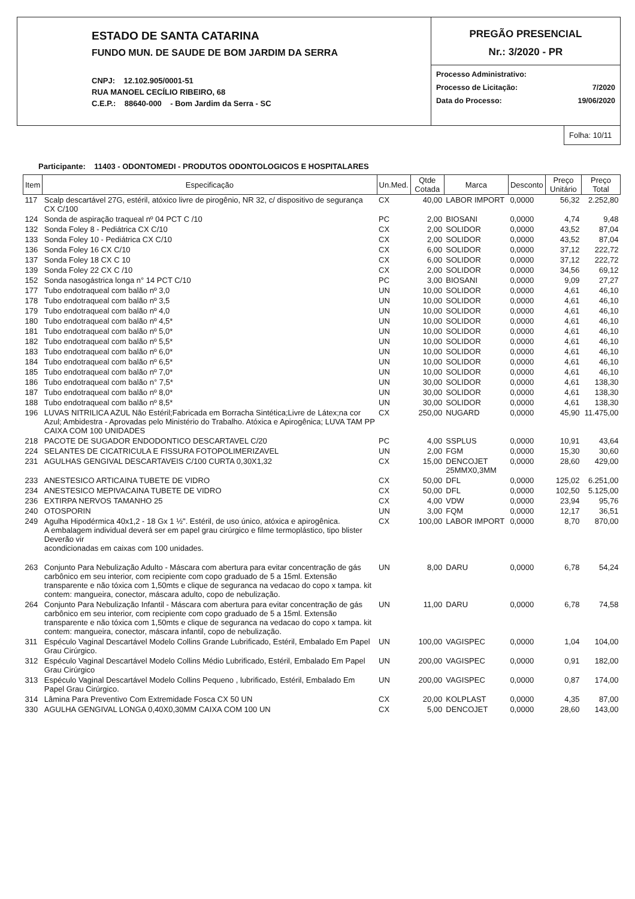ESTADO DE SANTA CATARINA
FUNDO MUN. DE SAUDE DE BOM JARDIM DA SERRA
CNPJ: 12.102.905/0001-51
RUA MANOEL CECÍLIO RIBEIRO, 68
C.E.P.: 88640-000 - Bom Jardim da Serra - SC
PREGÃO PRESENCIAL
Nr.: 3/2020 - PR
Processo Administrativo:
Processo de Licitação: 7/2020
Data do Processo: 19/06/2020
Folha: 10/11
Participante: 11403 - ODONTOMEDI - PRODUTOS ODONTOLOGICOS E HOSPITALARES
| Item | Especificação | Un.Med. | Qtde Cotada | Marca | Desconto | Preço Unitário | Preço Total |
| --- | --- | --- | --- | --- | --- | --- | --- |
| 117 | Scalp descartável 27G, estéril, atóxico livre de pirogênio, NR 32, c/ dispositivo de segurança CX C/100 | CX | 40,00 | LABOR IMPORT | 0,0000 | 56,32 | 2.252,80 |
| 124 | Sonda de aspiração traqueal nº 04 PCT C /10 | PC | 2,00 | BIOSANI | 0,0000 | 4,74 | 9,48 |
| 132 | Sonda Foley 8 - Pediátrica CX C/10 | CX | 2,00 | SOLIDOR | 0,0000 | 43,52 | 87,04 |
| 133 | Sonda Foley 10 - Pediátrica CX C/10 | CX | 2,00 | SOLIDOR | 0,0000 | 43,52 | 87,04 |
| 136 | Sonda Foley 16 CX C/10 | CX | 6,00 | SOLIDOR | 0,0000 | 37,12 | 222,72 |
| 137 | Sonda Foley 18 CX C 10 | CX | 6,00 | SOLIDOR | 0,0000 | 37,12 | 222,72 |
| 139 | Sonda Foley 22 CX C /10 | CX | 2,00 | SOLIDOR | 0,0000 | 34,56 | 69,12 |
| 152 | Sonda nasogástrica longa n° 14 PCT C/10 | PC | 3,00 | BIOSANI | 0,0000 | 9,09 | 27,27 |
| 177 | Tubo endotraqueal com balão nº 3,0 | UN | 10,00 | SOLIDOR | 0,0000 | 4,61 | 46,10 |
| 178 | Tubo endotraqueal com balão nº 3,5 | UN | 10,00 | SOLIDOR | 0,0000 | 4,61 | 46,10 |
| 179 | Tubo endotraqueal com balão nº 4,0 | UN | 10,00 | SOLIDOR | 0,0000 | 4,61 | 46,10 |
| 180 | Tubo endotraqueal com balão nº 4,5* | UN | 10,00 | SOLIDOR | 0,0000 | 4,61 | 46,10 |
| 181 | Tubo endotraqueal com balão nº 5,0* | UN | 10,00 | SOLIDOR | 0,0000 | 4,61 | 46,10 |
| 182 | Tubo endotraqueal com balão nº 5,5* | UN | 10,00 | SOLIDOR | 0,0000 | 4,61 | 46,10 |
| 183 | Tubo endotraqueal com balão nº 6,0* | UN | 10,00 | SOLIDOR | 0,0000 | 4,61 | 46,10 |
| 184 | Tubo endotraqueal com balão nº 6,5* | UN | 10,00 | SOLIDOR | 0,0000 | 4,61 | 46,10 |
| 185 | Tubo endotraqueal com balão nº 7,0* | UN | 10,00 | SOLIDOR | 0,0000 | 4,61 | 46,10 |
| 186 | Tubo endotraqueal com balão n° 7,5* | UN | 30,00 | SOLIDOR | 0,0000 | 4,61 | 138,30 |
| 187 | Tubo endotraqueal com balão nº 8,0* | UN | 30,00 | SOLIDOR | 0,0000 | 4,61 | 138,30 |
| 188 | Tubo endotraqueal com balão nº 8,5* | UN | 30,00 | SOLIDOR | 0,0000 | 4,61 | 138,30 |
| 196 | LUVAS NITRILICA AZUL Não Estéril;Fabricada em Borracha Sintética;Livre de Látex;na cor Azul; Ambidestra - Aprovadas pelo Ministério do Trabalho. Atóxica e Apirogênica; LUVA TAM PP CAIXA COM 100 UNIDADES | CX | 250,00 | NUGARD | 0,0000 | 45,90 | 11.475,00 |
| 218 | PACOTE DE SUGADOR ENDODONTICO DESCARTAVEL C/20 | PC | 4,00 | SSPLUS | 0,0000 | 10,91 | 43,64 |
| 224 | SELANTES DE CICATRICULA E FISSURA FOTOPOLIMERIZAVEL | UN | 2,00 | FGM | 0,0000 | 15,30 | 30,60 |
| 231 | AGULHAS GENGIVAL DESCARTAVEIS C/100 CURTA 0,30X1,32 | CX | 15,00 | DENCOJET 25MMX0,3MM | 0,0000 | 28,60 | 429,00 |
| 233 | ANESTESICO ARTICAINA TUBETE DE VIDRO | CX | 50,00 | DFL | 0,0000 | 125,02 | 6.251,00 |
| 234 | ANESTESICO MEPIVACAINA TUBETE DE VIDRO | CX | 50,00 | DFL | 0,0000 | 102,50 | 5.125,00 |
| 236 | EXTIRPA NERVOS TAMANHO 25 | CX | 4,00 | VDW | 0,0000 | 23,94 | 95,76 |
| 240 | OTOSPORIN | UN | 3,00 | FQM | 0,0000 | 12,17 | 36,51 |
| 249 | Agulha Hipodérmica 40x1,2 - 18 Gx 1 ½". Estéril, de uso único, atóxica e apirogênica. A embalagem individual deverá ser em papel grau cirúrgico e filme termoplástico, tipo blister Deverão vir acondicionadas em caixas com 100 unidades. | CX | 100,00 | LABOR IMPORT | 0,0000 | 8,70 | 870,00 |
| 263 | Conjunto Para Nebulização Adulto - Máscara com abertura para evitar concentração de gás carbônico em seu interior, com recipiente com copo graduado de 5 a 15ml. Extensão transparente e não tóxica com 1,50mts e clique de seguranca na vedacao do copo x tampa. kit contem: mangueira, conector, máscara adulto, copo de nebulização. | UN | 8,00 | DARU | 0,0000 | 6,78 | 54,24 |
| 264 | Conjunto Para Nebulização Infantil - Máscara com abertura para evitar concentração de gás carbônico em seu interior, com recipiente com copo graduado de 5 a 15ml. Extensão transparente e não tóxica com 1,50mts e clique de seguranca na vedacao do copo x tampa. kit contem: mangueira, conector, máscara infantil, copo de nebulização. | UN | 11,00 | DARU | 0,0000 | 6,78 | 74,58 |
| 311 | Espéculo Vaginal Descartável Modelo Collins Grande Lubrificado, Estéril, Embalado Em Papel Grau Cirúrgico. | UN | 100,00 | VAGISPEC | 0,0000 | 1,04 | 104,00 |
| 312 | Espéculo Vaginal Descartável Modelo Collins Médio Lubrificado, Estéril, Embalado Em Papel Grau Cirúrgico | UN | 200,00 | VAGISPEC | 0,0000 | 0,91 | 182,00 |
| 313 | Espéculo Vaginal Descartável Modelo Collins Pequeno , lubrificado, Estéril, Embalado Em Papel Grau Cirúrgico. | UN | 200,00 | VAGISPEC | 0,0000 | 0,87 | 174,00 |
| 314 | Lâmina Para Preventivo Com Extremidade Fosca CX 50 UN | CX | 20,00 | KOLPLAST | 0,0000 | 4,35 | 87,00 |
| 330 | AGULHA GENGIVAL LONGA 0,40X0,30MM CAIXA COM 100 UN | CX | 5,00 | DENCOJET | 0,0000 | 28,60 | 143,00 |